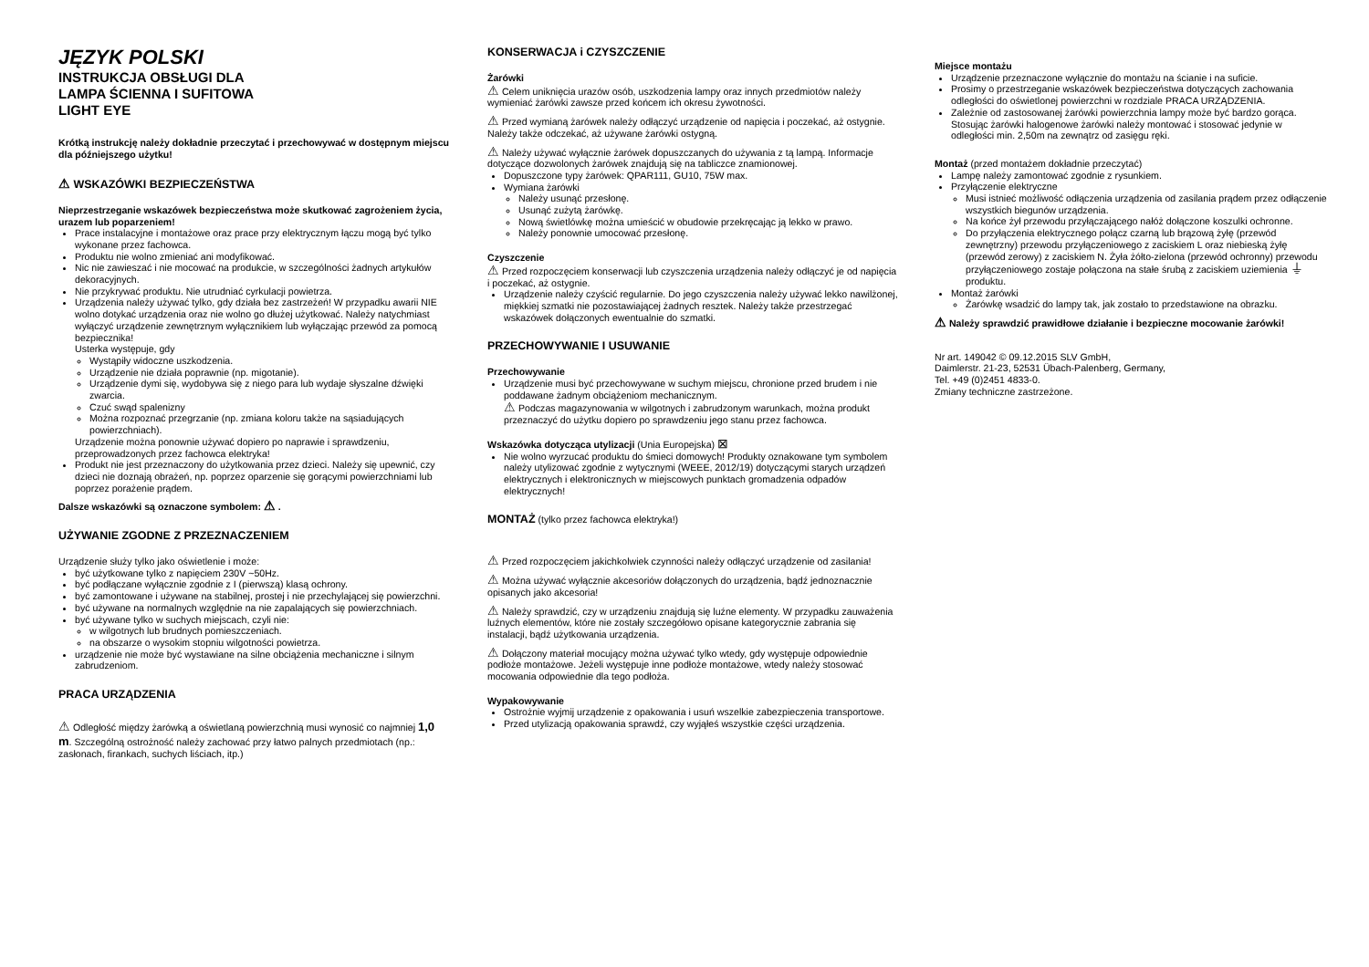JĘZYK POLSKI
INSTRUKCJA OBSŁUGI DLA
LAMPA ŚCIENNA I SUFITOWA
LIGHT EYE
Krótką instrukcję należy dokładnie przeczytać i przechowywać w dostępnym miejscu dla późniejszego użytku!
⚠ WSKAZÓWKI BEZPIECZEŃSTWA
Nieprzestrzeganie wskazówek bezpieczeństwa może skutkować zagrożeniem życia, urazem lub poparzeniem!
Prace instalacyjne i montażowe oraz prace przy elektrycznym łączu mogą być tylko wykonane przez fachowca.
Produktu nie wolno zmieniać ani modyfikować.
Nic nie zawieszać i nie mocować na produkcie, w szczególności żadnych artykułów dekoracyjnych.
Nie przykrywać produktu. Nie utrudniać cyrkulacji powietrza.
Urządzenia należy używać tylko, gdy działa bez zastrzeżeń! W przypadku awarii NIE wolno dotykać urządzenia oraz nie wolno go dłużej użytkować. Należy natychmiast wyłączyć urządzenie zewnętrznym wyłącznikiem lub wyłączając przewód za pomocą bezpiecznika!
Usterka występuje, gdy
Wystąpiły widoczne uszkodzenia.
Urządzenie nie działa poprawnie (np. migotanie).
Urządzenie dymi się, wydobywa się z niego para lub wydaje słyszalne dźwięki zwarcia.
Czuć swąd spalenizny
Można rozpoznać przegrzanie (np. zmiana koloru także na sąsiadujących powierzchniach).
Urządzenie można ponownie używać dopiero po naprawie i sprawdzeniu, przeprowadzonych przez fachowca elektryka!
Produkt nie jest przeznaczony do użytkowania przez dzieci. Należy się upewnić, czy dzieci nie doznają obrażeń, np. poprzez oparzenie się gorącymi powierzchniami lub poprzez porażenie prądem.
Dalsze wskazówki są oznaczone symbolem: ⚠ .
UŻYWANIE ZGODNE Z PRZEZNACZENIEM
Urządzenie służy tylko jako oświetlenie i może:
być użytkowane tylko z napięciem 230V ~50Hz.
być podłączane wyłącznie zgodnie z I (pierwszą) klasą ochrony.
być zamontowane i używane na stabilnej, prostej i nie przechylającej się powierzchni.
być używane na normalnych względnie na nie zapalających się powierzchniach.
być używane tylko w suchych miejscach, czyli nie:
w wilgotnych lub brudnych pomieszczeniach.
na obszarze o wysokim stopniu wilgotności powietrza.
urządzenie nie może być wystawiane na silne obciążenia mechaniczne i silnym zabrudzeniom.
PRACA URZĄDZENIA
⚠ Odległość między żarówką a oświetlaną powierzchnią musi wynosić co najmniej 1,0 m. Szczególną ostrożność należy zachować przy łatwo palnych przedmiotach (np.: zasłonach, firankach, suchych liściach, itp.)
KONSERWACJA i CZYSZCZENIE
Żarówki
⚠ Celem uniknięcia urazów osób, uszkodzenia lampy oraz innych przedmiotów należy wymieniać żarówki zawsze przed końcem ich okresu żywotności.
⚠ Przed wymianą żarówek należy odłączyć urządzenie od napięcia i poczekać, aż ostygnie. Należy także odczekać, aż używane żarówki ostygną.
⚠ Należy używać wyłącznie żarówek dopuszczanych do używania z tą lampą. Informacje dotyczące dozwolonych żarówek znajdują się na tabliczce znamionowej.
Dopuszczone typy żarówek: QPAR111, GU10, 75W max.
Wymiana żarówki
Należy usunąć przesłonę.
Usunąć zużytą żarówkę.
Nową świetlówkę można umieścić w obudowie przekręcając ją lekko w prawo.
Należy ponownie umocować przesłonę.
Czyszczenie
⚠ Przed rozpoczęciem konserwacji lub czyszczenia urządzenia należy odłączyć je od napięcia i poczekać, aż ostygnie.
Urządzenie należy czyścić regularnie. Do jego czyszczenia należy używać lekko nawilżonej, miękkiej szmatki nie pozostawiającej żadnych resztek. Należy także przestrzegać wskazówek dołączonych ewentualnie do szmatki.
PRZECHOWYWANIE I USUWANIE
Przechowywanie
Urządzenie musi być przechowywane w suchym miejscu, chronione przed brudem i nie poddawane żadnym obciążeniom mechanicznym.
⚠ Podczas magazynowania w wilgotnych i zabrudzonym warunkach, można produkt przeznaczyć do użytku dopiero po sprawdzeniu jego stanu przez fachowca.
Wskazówka dotycząca utylizacji (Unia Europejska) ⊠
Nie wolno wyrzucać produktu do śmieci domowych! Produkty oznakowane tym symbolem należy utylizować zgodnie z wytycznymi (WEEE, 2012/19) dotyczącymi starych urządzeń elektrycznych i elektronicznych w miejscowych punktach gromadzenia odpadów elektrycznych!
MONTAŻ (tylko przez fachowca elektryka!)
⚠ Przed rozpoczęciem jakichkolwiek czynności należy odłączyć urządzenie od zasilania!
⚠ Można używać wyłącznie akcesoriów dołączonych do urządzenia, bądź jednoznacznie opisanych jako akcesoria!
⚠ Należy sprawdzić, czy w urządzeniu znajdują się luźne elementy. W przypadku zauważenia luźnych elementów, które nie zostały szczegółowo opisane kategorycznie zabrania się instalacji, bądź użytkowania urządzenia.
⚠ Dołączony materiał mocujący można używać tylko wtedy, gdy występuje odpowiednie podłoże montażowe. Jeżeli występuje inne podłoże montażowe, wtedy należy stosować mocowania odpowiednie dla tego podłoża.
Wypakowywanie
Ostrożnie wyjmij urządzenie z opakowania i usuń wszelkie zabezpieczenia transportowe.
Przed utylizacją opakowania sprawdź, czy wyjąłeś wszystkie części urządzenia.
Miejsce montażu
Urządzenie przeznaczone wyłącznie do montażu na ścianie i na suficie.
Prosimy o przestrzeganie wskazówek bezpieczeństwa dotyczących zachowania odległości do oświetlonej powierzchni w rozdziale PRACA URZĄDZENIA.
Zależnie od zastosowanej żarówki powierzchnia lampy może być bardzo gorąca. Stosując żarówki halogenowe żarówki należy montować i stosować jedynie w odległości min. 2,50m na zewnątrz od zasięgu ręki.
Montaż (przed montażem dokładnie przeczytać)
Lampę należy zamontować zgodnie z rysunkiem.
Przyłączenie elektryczne
Musi istnieć możliwość odłączenia urządzenia od zasilania prądem przez odłączenie wszystkich biegunów urządzenia.
Na końce żył przewodu przyłączającego nałóż dołączone koszulki ochronne.
Do przyłączenia elektrycznego połącz czarną lub brązową żyłę (przewód zewnętrzny) przewodu przyłączeniowego z zaciskiem L oraz niebieską żyłę (przewód zerowy) z zaciskiem N. Żyła żółto-zielona (przewód ochronny) przewodu przyłączeniowego zostaje połączona na stałe śrubą z zaciskiem uziemienia ⏚ produktu.
Montaż żarówki
Żarówkę wsadzić do lampy tak, jak zostało to przedstawione na obrazku.
⚠ Należy sprawdzić prawidłowe działanie i bezpieczne mocowanie żarówki!
Nr art. 149042 © 09.12.2015 SLV GmbH,
Daimlerstr. 21-23, 52531 Übach-Palenberg, Germany,
Tel. +49 (0)2451 4833-0.
Zmiany techniczne zastrzeżone.